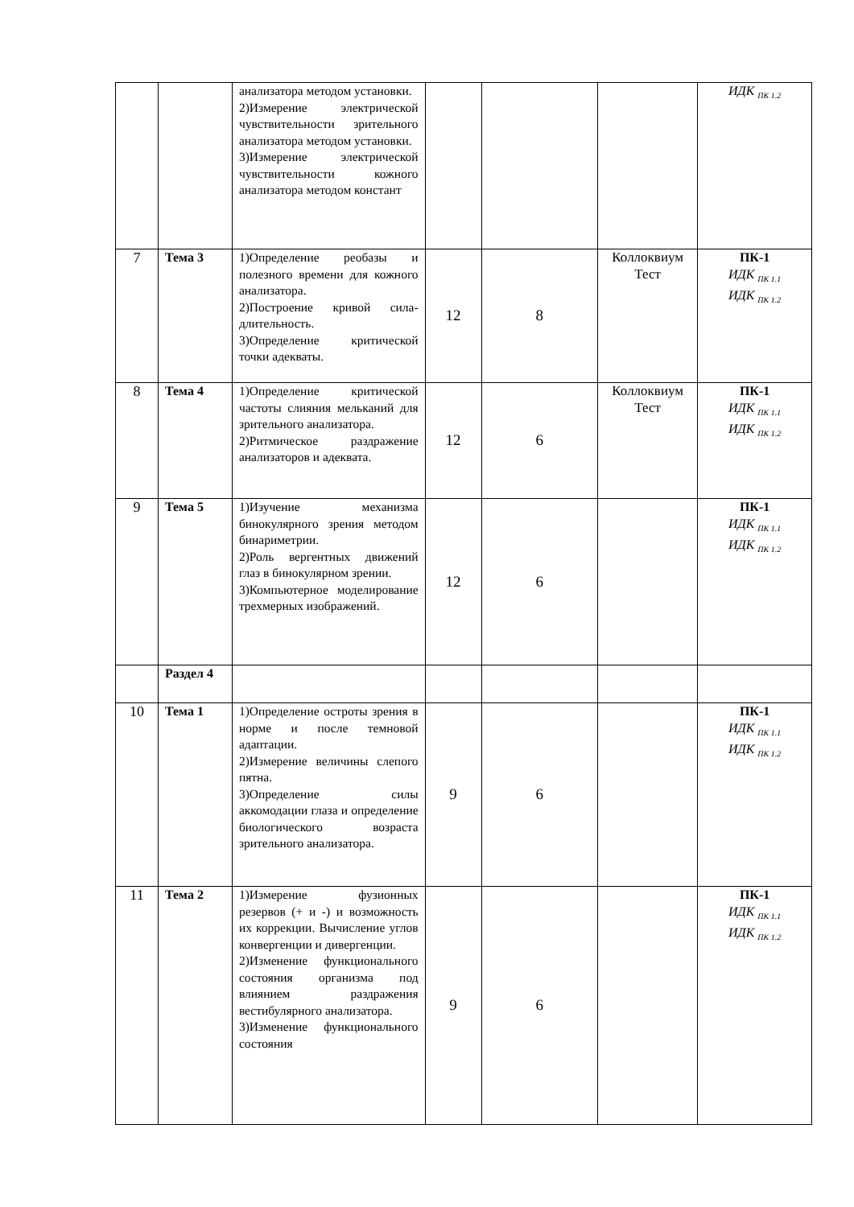| | | анализатора методом установки. 2)Измерение электрической чувствительности зрительного анализатора методом установки. 3)Измерение электрической чувствительности кожного анализатора методом констант | | | | ИДК <sub>ПК 1.2</sub> |
| 7 | Тема 3 | 1)Определение реобазы и полезного времени для кожного анализатора. 2)Построение кривой сила-длительность. 3)Определение критической точки адекваты. | 12 | 8 | Коллоквиум Тест | ПК-1 ИДК <sub>ПК 1.1</sub> ИДК <sub>ПК 1.2</sub> |
| 8 | Тема 4 | 1)Определение критической частоты слияния мельканий для зрительного анализатора. 2)Ритмическое раздражение анализаторов и адеквата. | 12 | 6 | Коллоквиум Тест | ПК-1 ИДК <sub>ПК 1.1</sub> ИДК <sub>ПК 1.2</sub> |
| 9 | Тема 5 | 1)Изучение механизма бинокулярного зрения методом бинариметрии. 2)Роль вергентных движений глаз в бинокулярном зрении. 3)Компьютерное моделирование трехмерных изображений. | 12 | 6 | | ПК-1 ИДК <sub>ПК 1.1</sub> ИДК <sub>ПК 1.2</sub> |
| | Раздел 4 | | | | | |
| 10 | Тема 1 | 1)Определение остроты зрения в норме и после темновой адаптации. 2)Измерение величины слепого пятна. 3)Определение силы аккомодации глаза и определение биологического возраста зрительного анализатора. | 9 | 6 | | ПК-1 ИДК <sub>ПК 1.1</sub> ИДК <sub>ПК 1.2</sub> |
| 11 | Тема 2 | 1)Измерение фузионных резервов (+ и -) и возможность их коррекции. Вычисление углов конвергенции и дивергенции. 2)Изменение функционального состояния организма под влиянием раздражения вестибулярного анализатора. 3)Изменение функционального состояния | 9 | 6 | | ПК-1 ИДК <sub>ПК 1.1</sub> ИДК <sub>ПК 1.2</sub> |